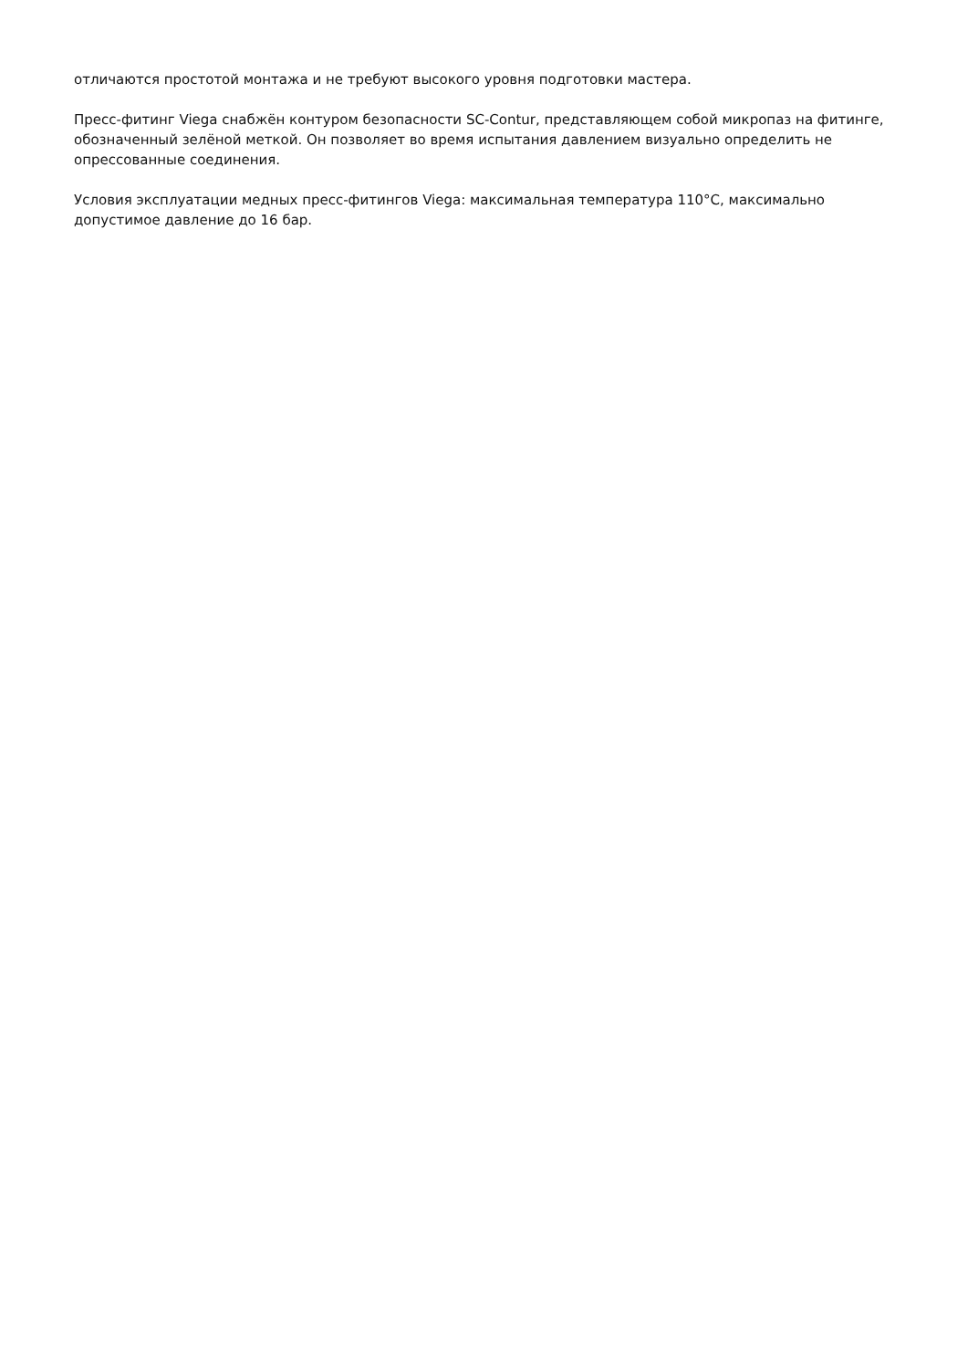отличаются простотой монтажа и не требуют высокого уровня подготовки мастера.
Пресс-фитинг Viega снабжён контуром безопасности SC-Contur, представляющем собой микропаз на фитинге, обозначенный зелёной меткой. Он позволяет во время испытания давлением визуально определить не опрессованные соединения.
Условия эксплуатации медных пресс-фитингов Viega: максимальная температура 110°C, максимально допустимое давление до 16 бар.